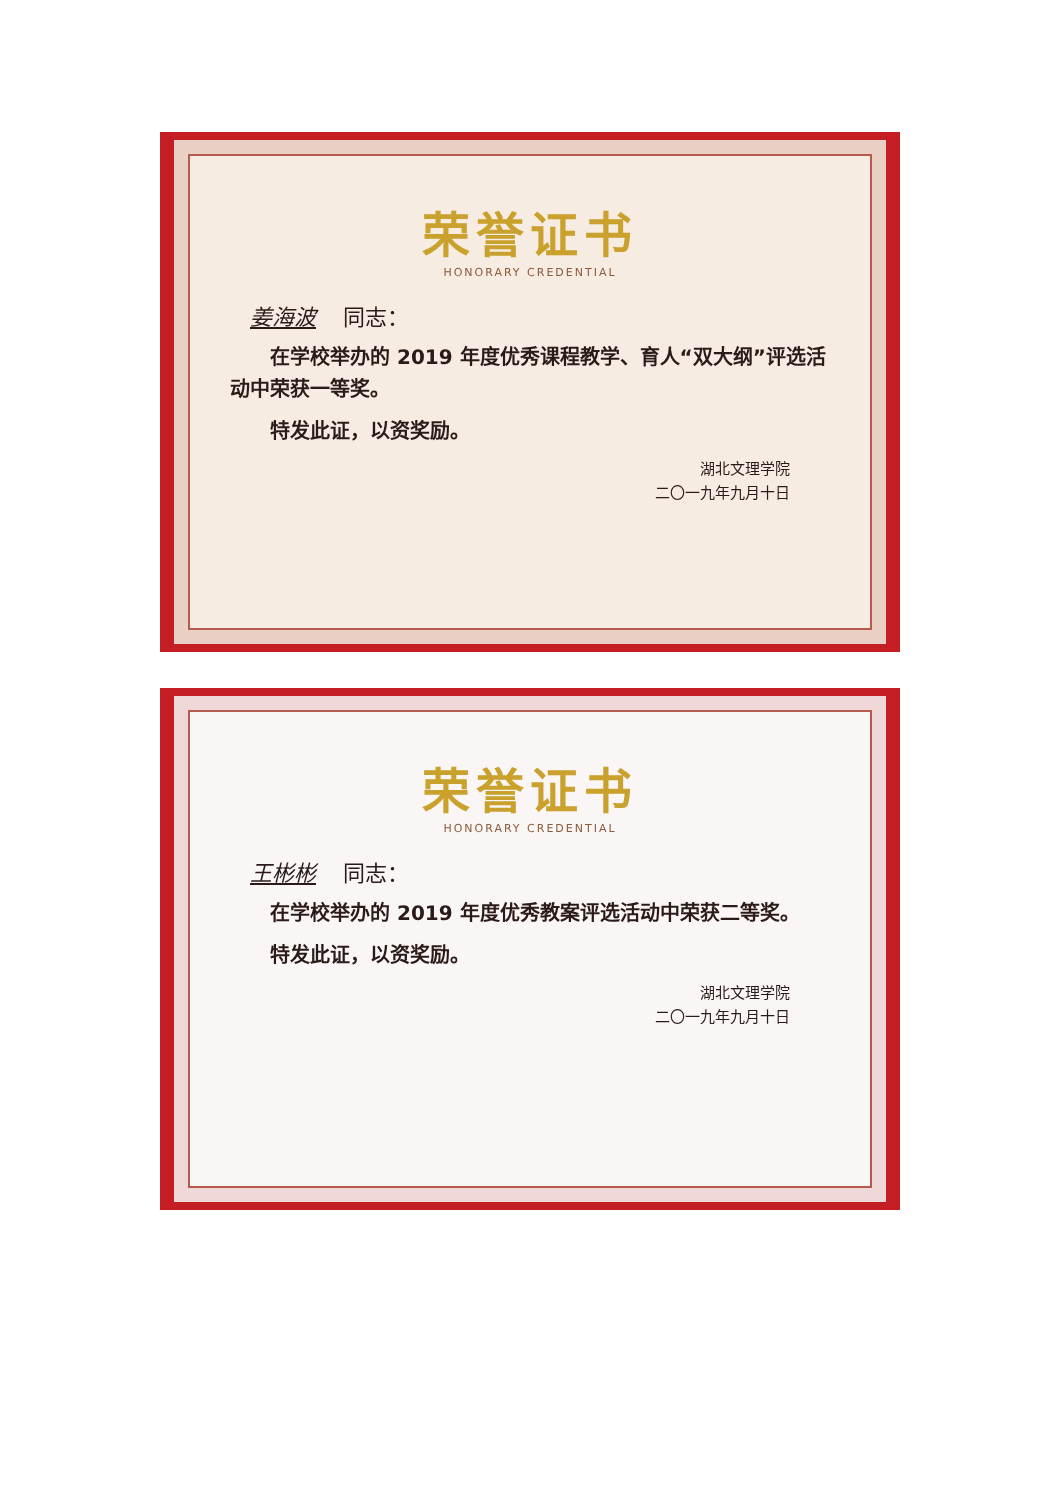荣誉证书
HONORARY CREDENTIAL
姜海波 同志：
　　在学校举办的 2019 年度优秀课程教学、育人“双大纲”评选活动中荣获一等奖。
　　特发此证，以资奖励。
湖北文理学院
二〇一九年九月十日
荣誉证书
HONORARY CREDENTIAL
王彬彬 同志：
　　在学校举办的 2019 年度优秀教案评选活动中荣获二等奖。
　　特发此证，以资奖励。
湖北文理学院
二〇一九年九月十日